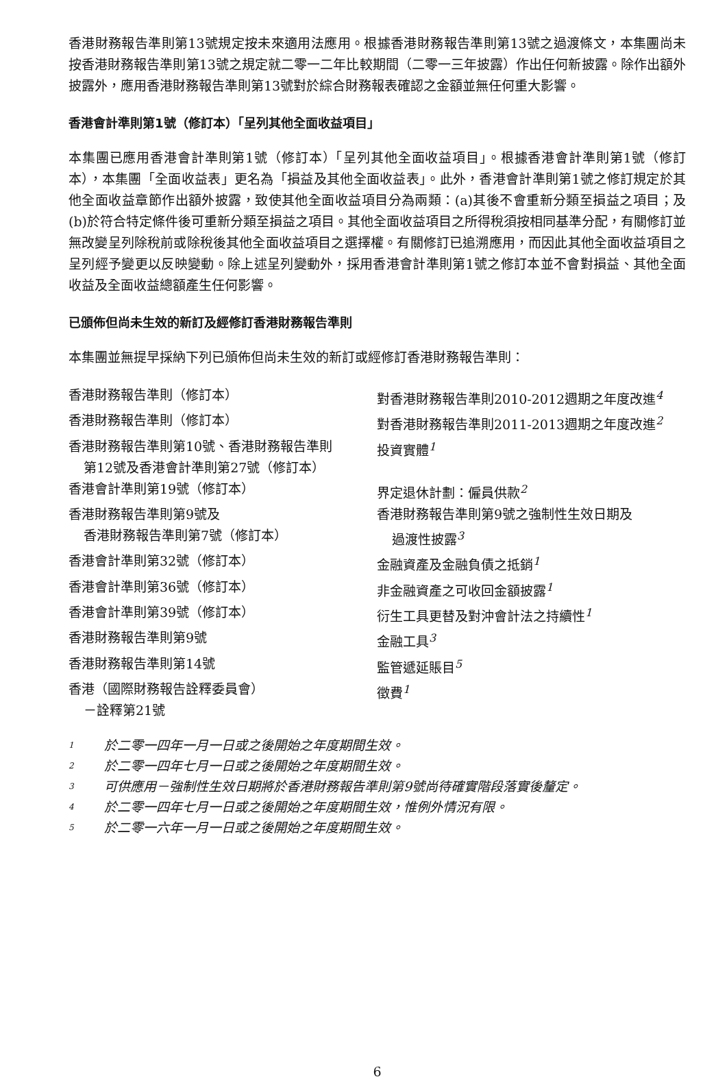香港財務報告準則第13號規定按未來適用法應用。根據香港財務報告準則第13號之過渡條文，本集團尚未按香港財務報告準則第13號之規定就二零一二年比較期間（二零一三年披露）作出任何新披露。除作出額外披露外，應用香港財務報告準則第13號對於綜合財務報表確認之金額並無任何重大影響。
香港會計準則第1號（修訂本）「呈列其他全面收益項目」
本集團已應用香港會計準則第1號（修訂本）「呈列其他全面收益項目」。根據香港會計準則第1號（修訂本），本集團「全面收益表」更名為「損益及其他全面收益表」。此外，香港會計準則第1號之修訂規定於其他全面收益章節作出額外披露，致使其他全面收益項目分為兩類：(a)其後不會重新分類至損益之項目；及(b)於符合特定條件後可重新分類至損益之項目。其他全面收益項目之所得稅須按相同基準分配，有關修訂並無改變呈列除稅前或除稅後其他全面收益項目之選擇權。有關修訂已追溯應用，而因此其他全面收益項目之呈列經予變更以反映變動。除上述呈列變動外，採用香港會計準則第1號之修訂本並不會對損益、其他全面收益及全面收益總額產生任何影響。
已頒佈但尚未生效的新訂及經修訂香港財務報告準則
本集團並無提早採納下列已頒佈但尚未生效的新訂或經修訂香港財務報告準則：
| 香港財務報告準則（修訂本） | 對香港財務報告準則2010-2012週期之年度改進<sup>4</sup> |
| 香港財務報告準則（修訂本） | 對香港財務報告準則2011-2013週期之年度改進<sup>2</sup> |
| 香港財務報告準則第10號、香港財務報告準則 第12號及香港會計準則第27號（修訂本） | 投資實體<sup>1</sup> |
| 香港會計準則第19號（修訂本） | 界定退休計劃：僱員供款<sup>2</sup> |
| 香港財務報告準則第9號及 香港財務報告準則第7號（修訂本） | 香港財務報告準則第9號之強制性生效日期及 過渡性披露<sup>3</sup> |
| 香港會計準則第32號（修訂本） | 金融資產及金融負債之抵銷<sup>1</sup> |
| 香港會計準則第36號（修訂本） | 非金融資產之可收回金額披露<sup>1</sup> |
| 香港會計準則第39號（修訂本） | 衍生工具更替及對沖會計法之持續性<sup>1</sup> |
| 香港財務報告準則第9號 | 金融工具<sup>3</sup> |
| 香港財務報告準則第14號 | 監管遞延賬目<sup>5</sup> |
| 香港（國際財務報告詮釋委員會） －詮釋第21號 | 徵費<sup>1</sup> |
1 於二零一四年一月一日或之後開始之年度期間生效。
2 於二零一四年七月一日或之後開始之年度期間生效。
3 可供應用－強制性生效日期將於香港財務報告準則第9號尚待確實階段落實後釐定。
4 於二零一四年七月一日或之後開始之年度期間生效，惟例外情況有限。
5 於二零一六年一月一日或之後開始之年度期間生效。
6